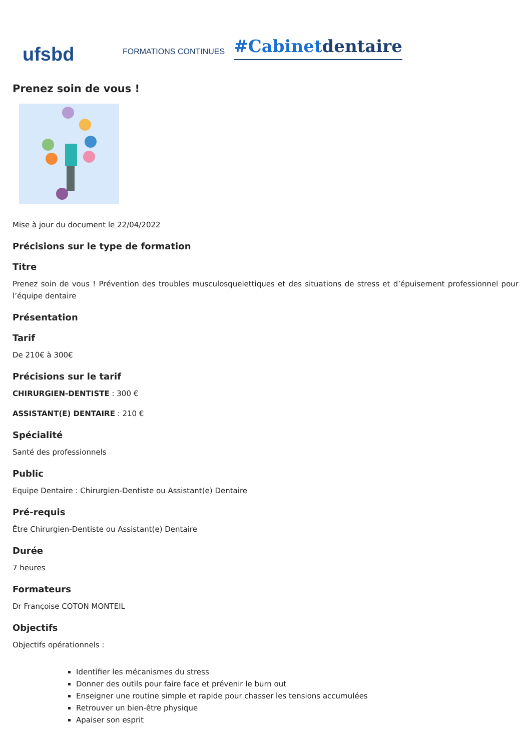ufsbd
FORMATIONS CONTINUES
#Cabinetdentaire
Prenez soin de vous !
Mise à jour du document le 22/04/2022
Précisions sur le type de formation
Titre
Prenez soin de vous ! Prévention des troubles musculosquelettiques et des situations de stress et d’épuisement professionnel pour l’équipe dentaire
Présentation
Tarif
De 210€ à 300€
Précisions sur le tarif
CHIRURGIEN-DENTISTE : 300 €
ASSISTANT(E) DENTAIRE : 210 €
Spécialité
Santé des professionnels
Public
Equipe Dentaire : Chirurgien-Dentiste ou Assistant(e) Dentaire
Pré-requis
Être Chirurgien-Dentiste ou Assistant(e) Dentaire
Durée
7 heures
Formateurs
Dr Françoise COTON MONTEIL
Objectifs
Objectifs opérationnels :
Identifier les mécanismes du stress
Donner des outils pour faire face et prévenir le burn out
Enseigner une routine simple et rapide pour chasser les tensions accumulées
Retrouver un bien-être physique
Apaiser son esprit